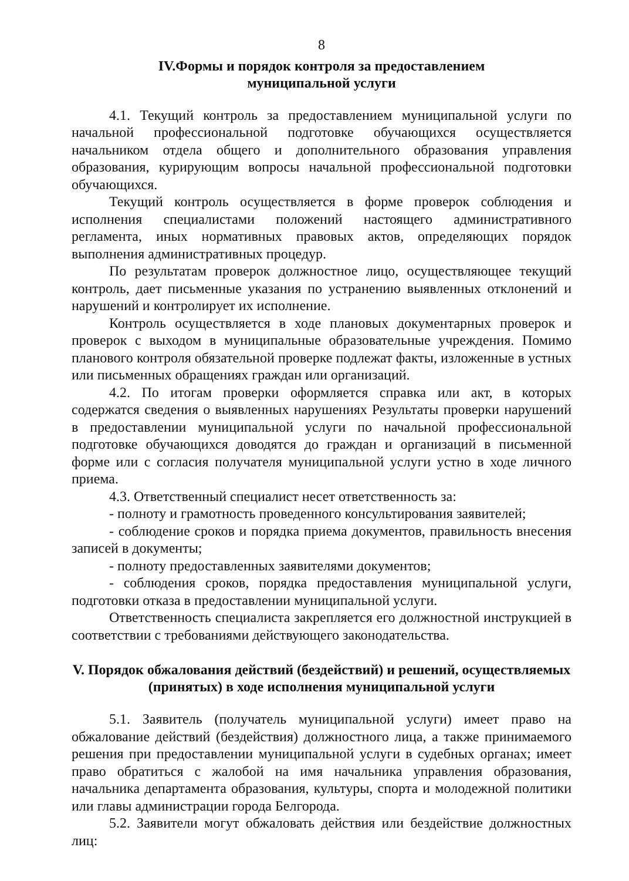8
IV.Формы и порядок контроля за предоставлением
муниципальной услуги
4.1. Текущий контроль за предоставлением муниципальной услуги по начальной профессиональной подготовке обучающихся осуществляется начальником отдела общего и дополнительного образования управления образования, курирующим вопросы начальной профессиональной подготовки обучающихся.
Текущий контроль осуществляется в форме проверок соблюдения и исполнения специалистами положений настоящего административного регламента, иных нормативных правовых актов, определяющих порядок выполнения административных процедур.
По результатам проверок должностное лицо, осуществляющее текущий контроль, дает письменные указания по устранению выявленных отклонений и нарушений и контролирует их исполнение.
Контроль осуществляется в ходе плановых документарных проверок и проверок с выходом в муниципальные образовательные учреждения. Помимо планового контроля обязательной проверке подлежат факты, изложенные в устных или письменных обращениях граждан или организаций.
4.2. По итогам проверки оформляется справка или акт, в которых содержатся сведения о выявленных нарушениях Результаты проверки нарушений в предоставлении муниципальной услуги по начальной профессиональной подготовке обучающихся доводятся до граждан и организаций в письменной форме или с согласия получателя муниципальной услуги устно в ходе личного приема.
4.3. Ответственный специалист несет ответственность за:
- полноту и грамотность проведенного консультирования заявителей;
- соблюдение сроков и порядка приема документов, правильность внесения записей в документы;
- полноту предоставленных заявителями документов;
- соблюдения сроков, порядка предоставления муниципальной услуги, подготовки отказа в предоставлении муниципальной услуги.
Ответственность специалиста закрепляется его должностной инструкцией в соответствии с требованиями действующего законодательства.
V. Порядок обжалования действий (бездействий) и решений, осуществляемых (принятых) в ходе исполнения муниципальной услуги
5.1. Заявитель (получатель муниципальной услуги) имеет право на обжалование действий (бездействия) должностного лица, а также принимаемого решения при предоставлении муниципальной услуги в судебных органах; имеет право обратиться с жалобой на имя начальника управления образования, начальника департамента образования, культуры, спорта и молодежной политики или главы администрации города Белгорода.
5.2. Заявители могут обжаловать действия или бездействие должностных лиц: